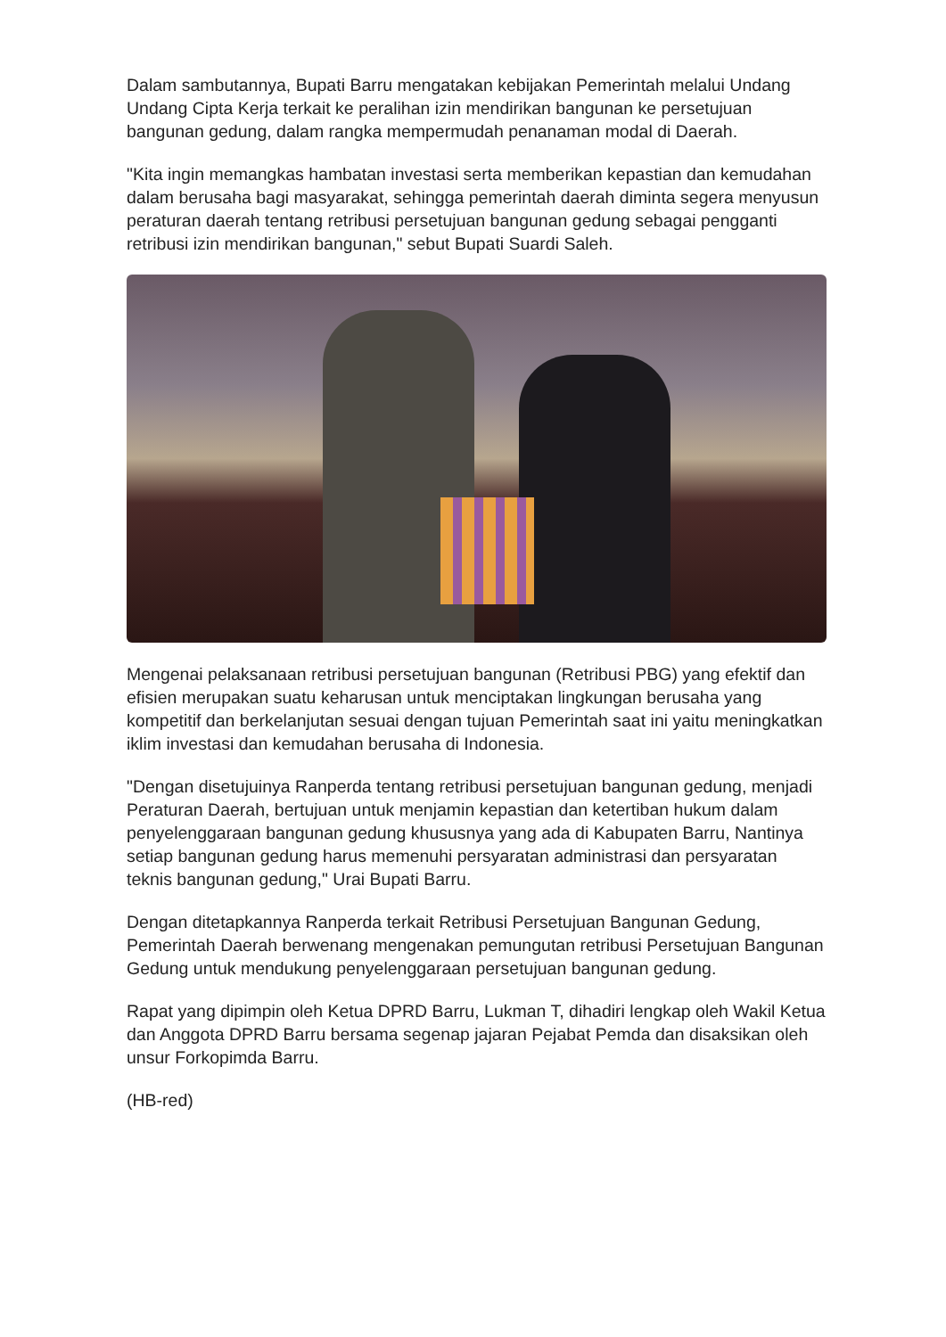Dalam sambutannya, Bupati Barru mengatakan kebijakan Pemerintah melalui Undang Undang Cipta Kerja terkait ke peralihan izin mendirikan bangunan ke persetujuan bangunan gedung, dalam rangka mempermudah penanaman modal di Daerah.
"Kita ingin memangkas hambatan investasi serta memberikan kepastian dan kemudahan dalam berusaha bagi masyarakat, sehingga pemerintah daerah diminta segera menyusun peraturan daerah tentang retribusi persetujuan bangunan gedung sebagai pengganti retribusi izin mendirikan bangunan," sebut Bupati Suardi Saleh.
Mengenai pelaksanaan retribusi persetujuan bangunan (Retribusi PBG) yang efektif dan efisien merupakan suatu keharusan untuk menciptakan lingkungan berusaha yang kompetitif dan berkelanjutan sesuai dengan tujuan Pemerintah saat ini yaitu meningkatkan iklim investasi dan kemudahan berusaha di Indonesia.
"Dengan disetujuinya Ranperda tentang retribusi persetujuan bangunan gedung, menjadi Peraturan Daerah, bertujuan untuk menjamin kepastian dan ketertiban hukum dalam penyelenggaraan bangunan gedung khususnya yang ada di Kabupaten Barru, Nantinya setiap bangunan gedung harus memenuhi persyaratan administrasi dan persyaratan teknis bangunan gedung," Urai Bupati Barru.
Dengan ditetapkannya Ranperda terkait Retribusi Persetujuan Bangunan Gedung, Pemerintah Daerah berwenang mengenakan pemungutan retribusi Persetujuan Bangunan Gedung untuk mendukung penyelenggaraan persetujuan bangunan gedung.
Rapat yang dipimpin oleh Ketua DPRD Barru, Lukman T, dihadiri lengkap oleh Wakil Ketua dan Anggota DPRD Barru bersama segenap jajaran Pejabat Pemda dan disaksikan oleh unsur Forkopimda Barru.
(HB-red)